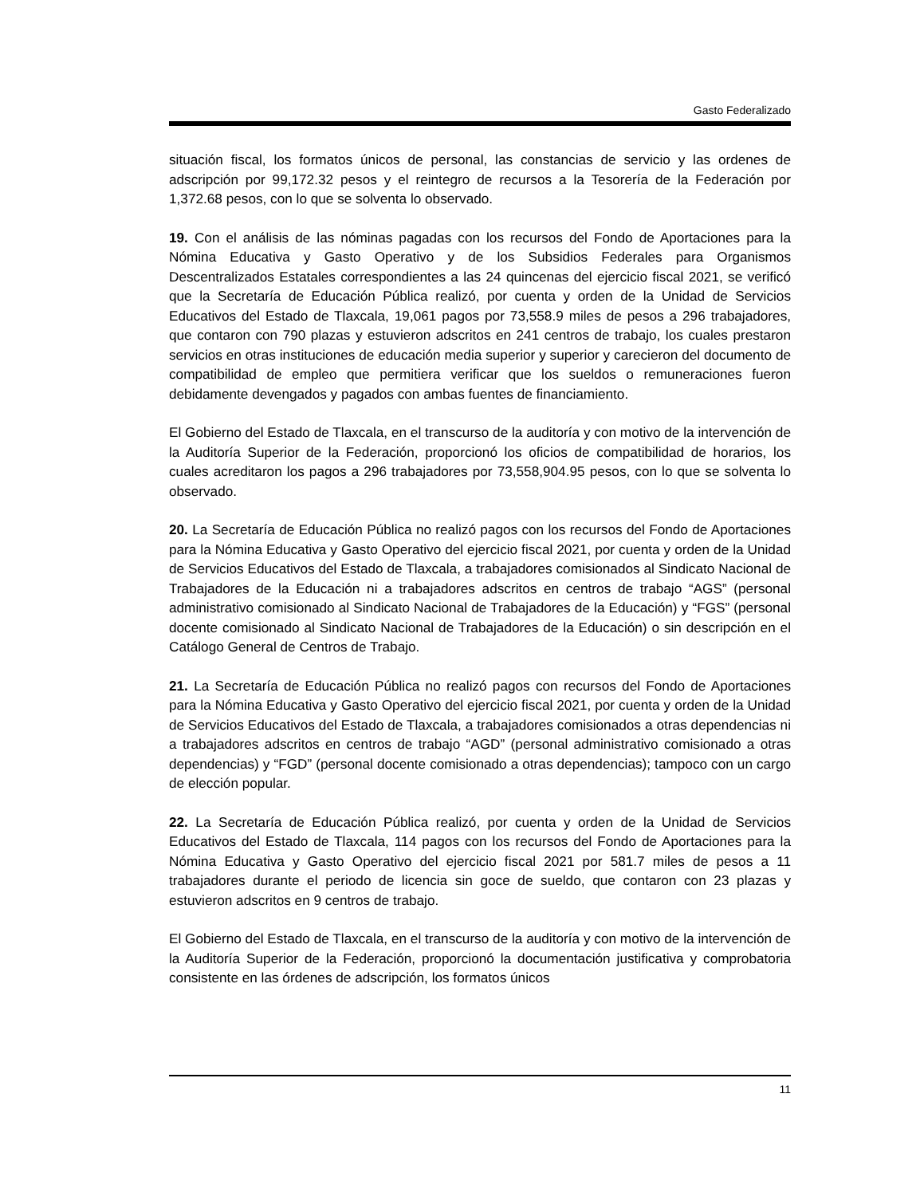Gasto Federalizado
situación fiscal, los formatos únicos de personal, las constancias de servicio y las ordenes de adscripción por 99,172.32 pesos y el reintegro de recursos a la Tesorería de la Federación por 1,372.68 pesos, con lo que se solventa lo observado.
19. Con el análisis de las nóminas pagadas con los recursos del Fondo de Aportaciones para la Nómina Educativa y Gasto Operativo y de los Subsidios Federales para Organismos Descentralizados Estatales correspondientes a las 24 quincenas del ejercicio fiscal 2021, se verificó que la Secretaría de Educación Pública realizó, por cuenta y orden de la Unidad de Servicios Educativos del Estado de Tlaxcala, 19,061 pagos por 73,558.9 miles de pesos a 296 trabajadores, que contaron con 790 plazas y estuvieron adscritos en 241 centros de trabajo, los cuales prestaron servicios en otras instituciones de educación media superior y superior y carecieron del documento de compatibilidad de empleo que permitiera verificar que los sueldos o remuneraciones fueron debidamente devengados y pagados con ambas fuentes de financiamiento.
El Gobierno del Estado de Tlaxcala, en el transcurso de la auditoría y con motivo de la intervención de la Auditoría Superior de la Federación, proporcionó los oficios de compatibilidad de horarios, los cuales acreditaron los pagos a 296 trabajadores por 73,558,904.95 pesos, con lo que se solventa lo observado.
20. La Secretaría de Educación Pública no realizó pagos con los recursos del Fondo de Aportaciones para la Nómina Educativa y Gasto Operativo del ejercicio fiscal 2021, por cuenta y orden de la Unidad de Servicios Educativos del Estado de Tlaxcala, a trabajadores comisionados al Sindicato Nacional de Trabajadores de la Educación ni a trabajadores adscritos en centros de trabajo “AGS” (personal administrativo comisionado al Sindicato Nacional de Trabajadores de la Educación) y “FGS” (personal docente comisionado al Sindicato Nacional de Trabajadores de la Educación) o sin descripción en el Catálogo General de Centros de Trabajo.
21. La Secretaría de Educación Pública no realizó pagos con recursos del Fondo de Aportaciones para la Nómina Educativa y Gasto Operativo del ejercicio fiscal 2021, por cuenta y orden de la Unidad de Servicios Educativos del Estado de Tlaxcala, a trabajadores comisionados a otras dependencias ni a trabajadores adscritos en centros de trabajo “AGD” (personal administrativo comisionado a otras dependencias) y “FGD” (personal docente comisionado a otras dependencias); tampoco con un cargo de elección popular.
22. La Secretaría de Educación Pública realizó, por cuenta y orden de la Unidad de Servicios Educativos del Estado de Tlaxcala, 114 pagos con los recursos del Fondo de Aportaciones para la Nómina Educativa y Gasto Operativo del ejercicio fiscal 2021 por 581.7 miles de pesos a 11 trabajadores durante el periodo de licencia sin goce de sueldo, que contaron con 23 plazas y estuvieron adscritos en 9 centros de trabajo.
El Gobierno del Estado de Tlaxcala, en el transcurso de la auditoría y con motivo de la intervención de la Auditoría Superior de la Federación, proporcionó la documentación justificativa y comprobatoria consistente en las órdenes de adscripción, los formatos únicos
11